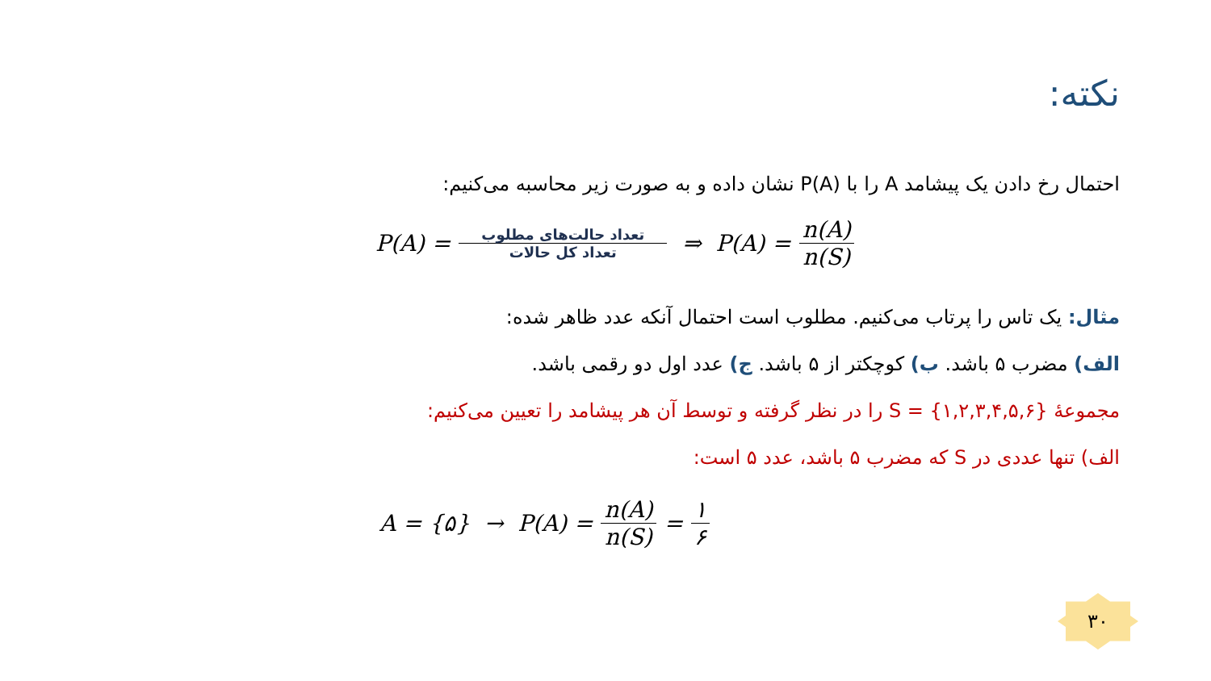نکته:
احتمال رخ دادن یک پیشامد A را با P(A) نشان داده و به صورت زیر محاسبه می‌کنیم:
P(A) = تعداد حالت‌های مطلوب تعداد کل حالات ⇒ P(A) = n(A) n(S)
مثال: یک تاس را پرتاب می‌کنیم. مطلوب است احتمال آنکه عدد ظاهر شده:
الف) مضرب ۵ باشد. ب) کوچکتر از ۵ باشد. ج) عدد اول دو رقمی باشد.
مجموعهٔ S = {۱,۲,۳,۴,۵,۶} را در نظر گرفته و توسط آن هر پیشامد را تعیین می‌کنیم:
الف) تنها عددی در S که مضرب ۵ باشد، عدد ۵ است:
A = {۵} → P(A) = n(A) n(S) = ۱ ۶
۳۰